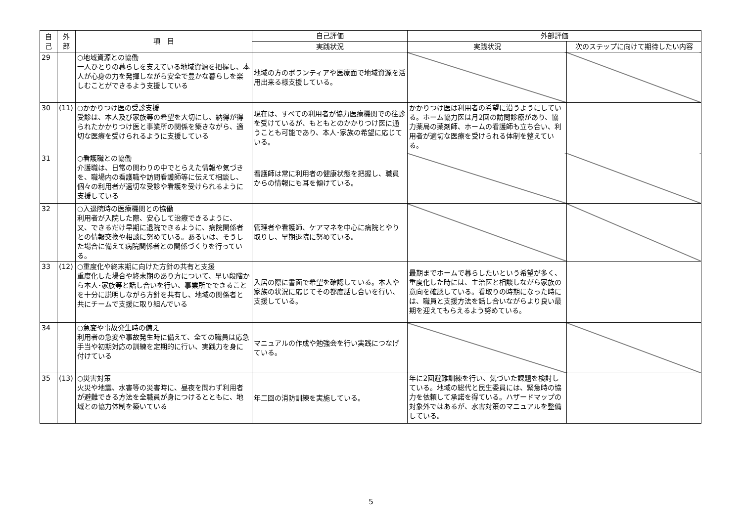| 自 己 | 外 部 | 項 目 | 自己評価 | 外部評価 | |
| --- | --- | --- | --- | --- | --- |
| | | | 実践状況 | 実践状況 | 次のステップに向けて期待したい内容 |
| 29 | | ○地域資源との協働 一人ひとりの暮らしを支えている地域資源を把握し、本人が心身の力を発揮しながら安全で豊かな暮らしを楽しむことができるよう支援している | 地域の方のボランティアや医療面で地域資源を活用出来る様支援している。 | | |
| 30 | (11) | ○かかりつけ医の受診支援 受診は、本人及び家族等の希望を大切にし、納得が得られたかかりつけ医と事業所の関係を築きながら、適切な医療を受けられるように支援している | 現在は、すべての利用者が協力医療機関での往診を受けているが、もともとのかかりつけ医に通うことも可能であり、本人･家族の希望に応じている。 | かかりつけ医は利用者の希望に沿うようにしている。ホーム協力医は月2回の訪問診療があり、協力薬局の薬剤師、ホームの看護師も立ち合い、利用者が適切な医療を受けられる体制を整えている。 | |
| 31 | | ○看護職との協働 介護職は、日常の関わりの中でとらえた情報や気づきを、職場内の看護職や訪問看護師等に伝えて相談し、個々の利用者が適切な受診や看護を受けられるように支援している | 看護師は常に利用者の健康状態を把握し、職員からの情報にも耳を傾けている。 | | |
| 32 | | ○入退院時の医療機関との協働 利用者が入院した際、安心して治療できるように、又、できるだけ早期に退院できるように、病院関係者との情報交換や相談に努めている。あるいは、そうした場合に備えて病院関係者との関係づくりを行っている。 | 管理者や看護師、ケアマネを中心に病院とやり取りし、早期退院に努めている。 | | |
| 33 | (12) | ○重度化や終末期に向けた方針の共有と支援 重度化した場合や終末期のあり方について、早い段階から本人･家族等と話し合いを行い、事業所でできることを十分に説明しながら方針を共有し、地域の関係者と共にチームで支援に取り組んでいる | 入居の際に書面で希望を確認している。本人や家族の状況に応じてその都度話し合いを行い、支援している。 | 最期までホームで暮らしたいという希望が多く、重度化した時には、主治医と相談しながら家族の意向を確認している。看取りの時期になった時には、職員と支援方法を話し合いながらより良い最期を迎えてもらえるよう努めている。 | |
| 34 | | ○急変や事故発生時の備え 利用者の急変や事故発生時に備えて、全ての職員は応急手当や初期対応の訓練を定期的に行い、実践力を身に付けている | マニュアルの作成や勉強会を行い実践につなげている。 | | |
| 35 | (13) | ○災害対策 火災や地震、水害等の災害時に、昼夜を問わず利用者が避難できる方法を全職員が身につけるとともに、地域との協力体制を築いている | 年二回の消防訓練を実施している。 | 年に2回避難訓練を行い、気づいた課題を検討している。地域の総代と民生委員には、緊急時の協力を依頼して承諾を得ている。ハザードマップの対象外ではあるが、水害対策のマニュアルを整備している。 | |
5